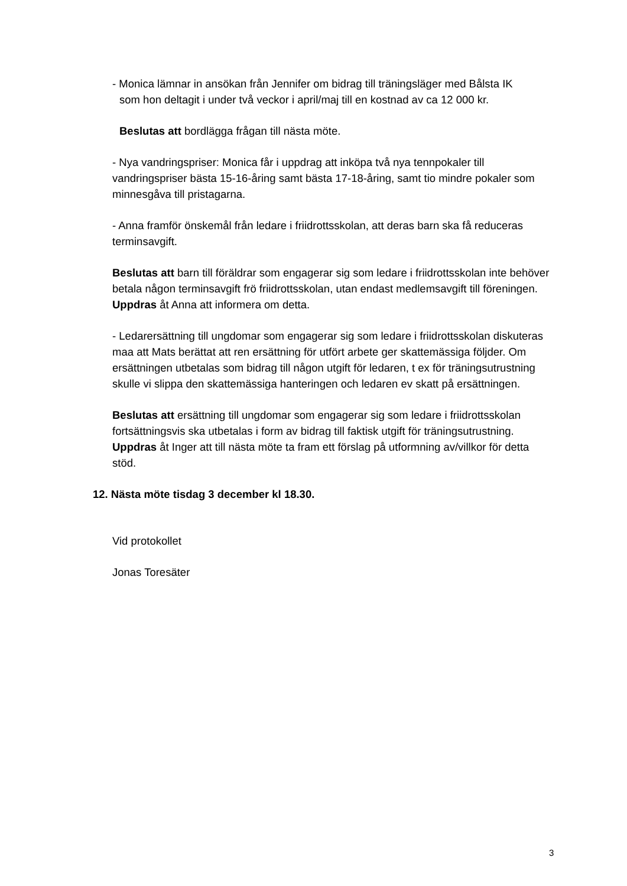- Monica lämnar in ansökan från Jennifer om bidrag till träningsläger med Bålsta IK
som hon deltagit i under två veckor i april/maj till en kostnad av ca 12 000 kr.
Beslutas att bordlägga frågan till nästa möte.
- Nya vandringspriser: Monica får i uppdrag att inköpa två nya tennpokaler till vandringspriser bästa 15-16-åring samt bästa 17-18-åring, samt tio mindre pokaler som minnesgåva till pristagarna.
- Anna framför önskemål från ledare i friidrottsskolan, att deras barn ska få reduceras terminsavgift.
Beslutas att barn till föräldrar som engagerar sig som ledare i friidrottsskolan inte behöver betala någon terminsavgift frö friidrottsskolan, utan endast medlemsavgift till föreningen. Uppdras åt Anna att informera om detta.
- Ledarersättning till ungdomar som engagerar sig som ledare i friidrottsskolan diskuteras maa att Mats berättat att ren ersättning för utfört arbete ger skattemässiga följder. Om ersättningen utbetalas som bidrag till någon utgift för ledaren, t ex för träningsutrustning skulle vi slippa den skattemässiga hanteringen och ledaren ev skatt på ersättningen.
Beslutas att ersättning till ungdomar som engagerar sig som ledare i friidrottsskolan fortsättningsvis ska utbetalas i form av bidrag till faktisk utgift för träningsutrustning. Uppdras åt Inger att till nästa möte ta fram ett förslag på utformning av/villkor för detta stöd.
12. Nästa möte tisdag 3 december kl 18.30.
Vid protokollet
Jonas Toresäter
3